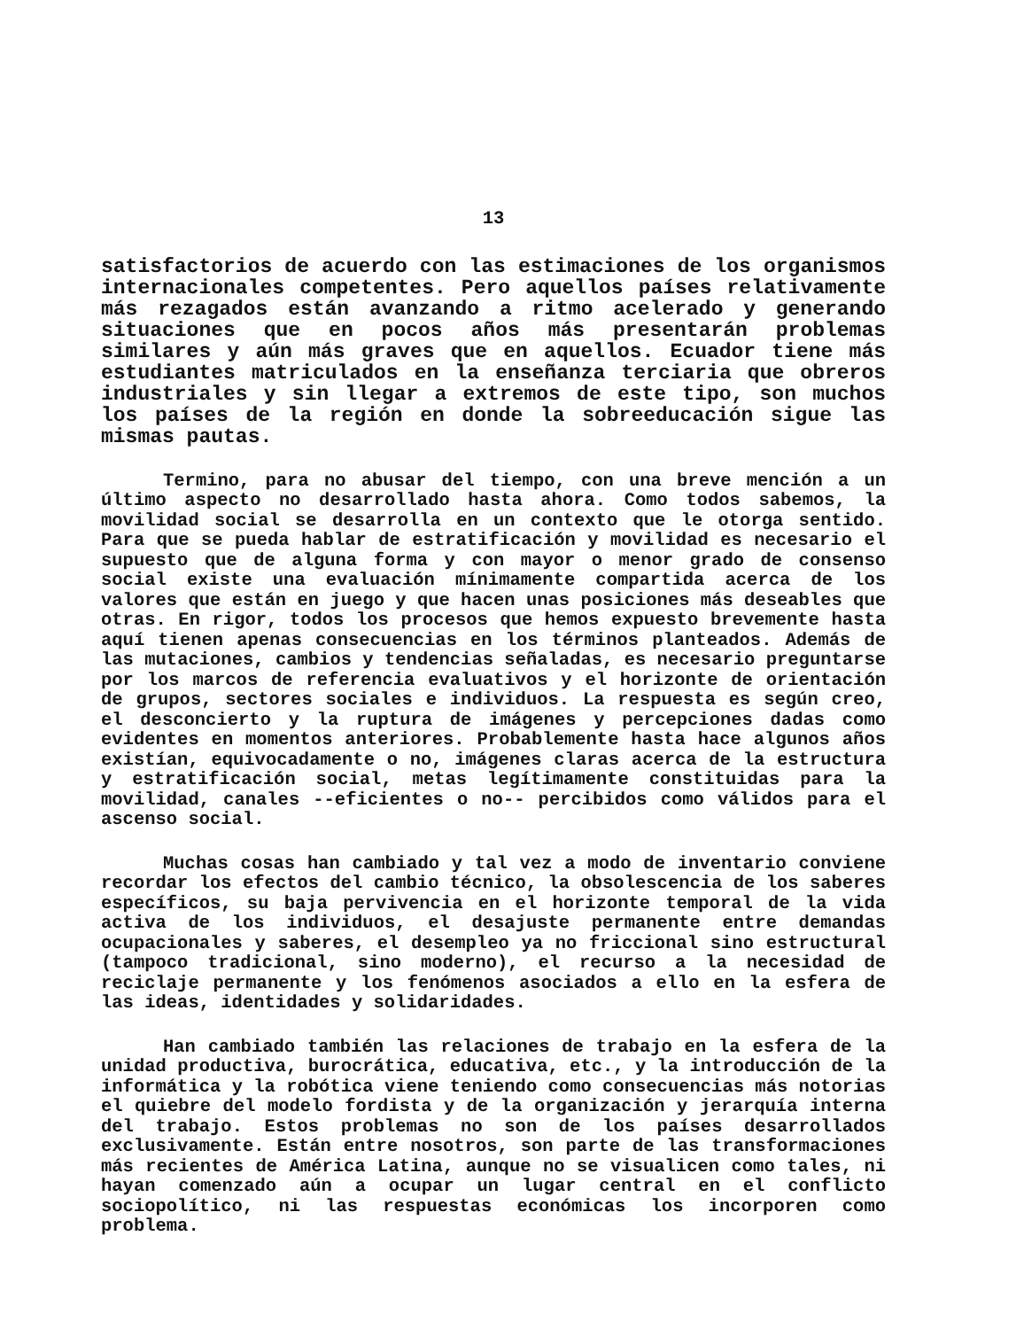13
satisfactorios de acuerdo con las estimaciones de los organismos internacionales competentes. Pero aquellos países relativamente más rezagados están avanzando a ritmo acelerado y generando situaciones que en pocos años más presentarán problemas similares y aún más graves que en aquellos. Ecuador tiene más estudiantes matriculados en la enseñanza terciaria que obreros industriales y sin llegar a extremos de este tipo, son muchos los países de la región en donde la sobreeducación sigue las mismas pautas.
Termino, para no abusar del tiempo, con una breve mención a un último aspecto no desarrollado hasta ahora. Como todos sabemos, la movilidad social se desarrolla en un contexto que le otorga sentido. Para que se pueda hablar de estratificación y movilidad es necesario el supuesto que de alguna forma y con mayor o menor grado de consenso social existe una evaluación mínimamente compartida acerca de los valores que están en juego y que hacen unas posiciones más deseables que otras. En rigor, todos los procesos que hemos expuesto brevemente hasta aquí tienen apenas consecuencias en los términos planteados. Además de las mutaciones, cambios y tendencias señaladas, es necesario preguntarse por los marcos de referencia evaluativos y el horizonte de orientación de grupos, sectores sociales e individuos. La respuesta es según creo, el desconcierto y la ruptura de imágenes y percepciones dadas como evidentes en momentos anteriores. Probablemente hasta hace algunos años existían, equivocadamente o no, imágenes claras acerca de la estructura y estratificación social, metas legítimamente constituidas para la movilidad, canales --eficientes o no-- percibidos como válidos para el ascenso social.
Muchas cosas han cambiado y tal vez a modo de inventario conviene recordar los efectos del cambio técnico, la obsolescencia de los saberes específicos, su baja pervivencia en el horizonte temporal de la vida activa de los individuos, el desajuste permanente entre demandas ocupacionales y saberes, el desempleo ya no friccional sino estructural (tampoco tradicional, sino moderno), el recurso a la necesidad de reciclaje permanente y los fenómenos asociados a ello en la esfera de las ideas, identidades y solidaridades.
Han cambiado también las relaciones de trabajo en la esfera de la unidad productiva, burocrática, educativa, etc., y la introducción de la informática y la robótica viene teniendo como consecuencias más notorias el quiebre del modelo fordista y de la organización y jerarquía interna del trabajo. Estos problemas no son de los países desarrollados exclusivamente. Están entre nosotros, son parte de las transformaciones más recientes de América Latina, aunque no se visualicen como tales, ni hayan comenzado aún a ocupar un lugar central en el conflicto sociopolítico, ni las respuestas económicas los incorporen como problema.